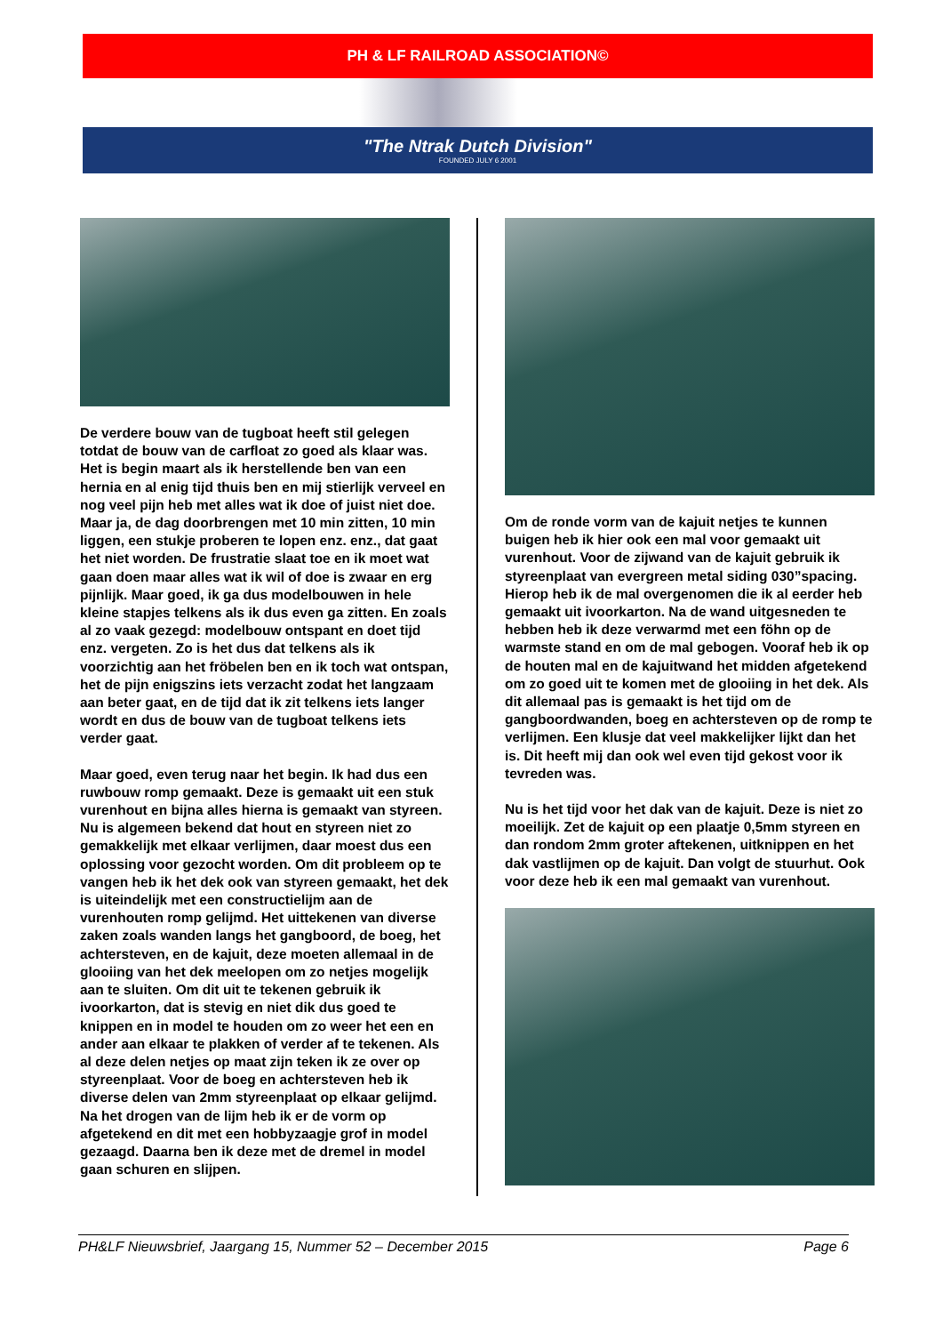PH & LF RAILROAD ASSOCIATION©
"The Ntrak Dutch Division"
FOUNDED JULY 6 2001
De verdere bouw van de tugboat heeft stil gelegen totdat de bouw van de carfloat zo goed als klaar was. Het is begin maart als ik herstellende ben van een hernia en al enig tijd thuis ben en mij stierlijk verveel en nog veel pijn heb met alles wat ik doe of juist niet doe. Maar ja, de dag doorbrengen met 10 min zitten, 10 min liggen, een stukje proberen te lopen enz. enz., dat gaat het niet worden. De frustratie slaat toe en ik moet wat gaan doen maar alles wat ik wil of doe is zwaar en erg pijnlijk. Maar goed, ik ga dus modelbouwen in hele kleine stapjes telkens als ik dus even ga zitten. En zoals al zo vaak gezegd: modelbouw ontspant en doet tijd enz. vergeten. Zo is het dus dat telkens als ik voorzichtig aan het fröbelen ben en ik toch wat ontspan, het de pijn enigszins iets verzacht zodat het langzaam aan beter gaat, en de tijd dat ik zit telkens iets langer wordt en dus de bouw van de tugboat telkens iets verder gaat.
Maar goed, even terug naar het begin. Ik had dus een ruwbouw romp gemaakt. Deze is gemaakt uit een stuk vurenhout en bijna alles hierna is gemaakt van styreen. Nu is algemeen bekend dat hout en styreen niet zo gemakkelijk met elkaar verlijmen, daar moest dus een oplossing voor gezocht worden. Om dit probleem op te vangen heb ik het dek ook van styreen gemaakt, het dek is uiteindelijk met een constructielijm aan de vurenhouten romp gelijmd. Het uittekenen van diverse zaken zoals wanden langs het gangboord, de boeg, het achtersteven, en de kajuit, deze moeten allemaal in de glooiing van het dek meelopen om zo netjes mogelijk aan te sluiten. Om dit uit te tekenen gebruik ik ivoorkarton, dat is stevig en niet dik dus goed te knippen en in model te houden om zo weer het een en ander aan elkaar te plakken of verder af te tekenen. Als al deze delen netjes op maat zijn teken ik ze over op styreenplaat. Voor de boeg en achtersteven heb ik diverse delen van 2mm styreenplaat op elkaar gelijmd. Na het drogen van de lijm heb ik er de vorm op afgetekend en dit met een hobbyzaagje grof in model gezaagd. Daarna ben ik deze met de dremel in model gaan schuren en slijpen.
Om de ronde vorm van de kajuit netjes te kunnen buigen heb ik hier ook een mal voor gemaakt uit vurenhout. Voor de zijwand van de kajuit gebruik ik styreenplaat van evergreen metal siding 030”spacing. Hierop heb ik de mal overgenomen die ik al eerder heb gemaakt uit ivoorkarton. Na de wand uitgesneden te hebben heb ik deze verwarmd met een föhn op de warmste stand en om de mal gebogen. Vooraf heb ik op de houten mal en de kajuitwand het midden afgetekend om zo goed uit te komen met de glooiing in het dek. Als dit allemaal pas is gemaakt is het tijd om de gangboordwanden, boeg en achtersteven op de romp te verlijmen. Een klusje dat veel makkelijker lijkt dan het is. Dit heeft mij dan ook wel even tijd gekost voor ik tevreden was.
Nu is het tijd voor het dak van de kajuit. Deze is niet zo moeilijk. Zet de kajuit op een plaatje 0,5mm styreen en dan rondom 2mm groter aftekenen, uitknippen en het dak vastlijmen op de kajuit. Dan volgt de stuurhut. Ook voor deze heb ik een mal gemaakt van vurenhout.
PH&LF Nieuwsbrief, Jaargang 15, Nummer 52 – December 2015 Page 6